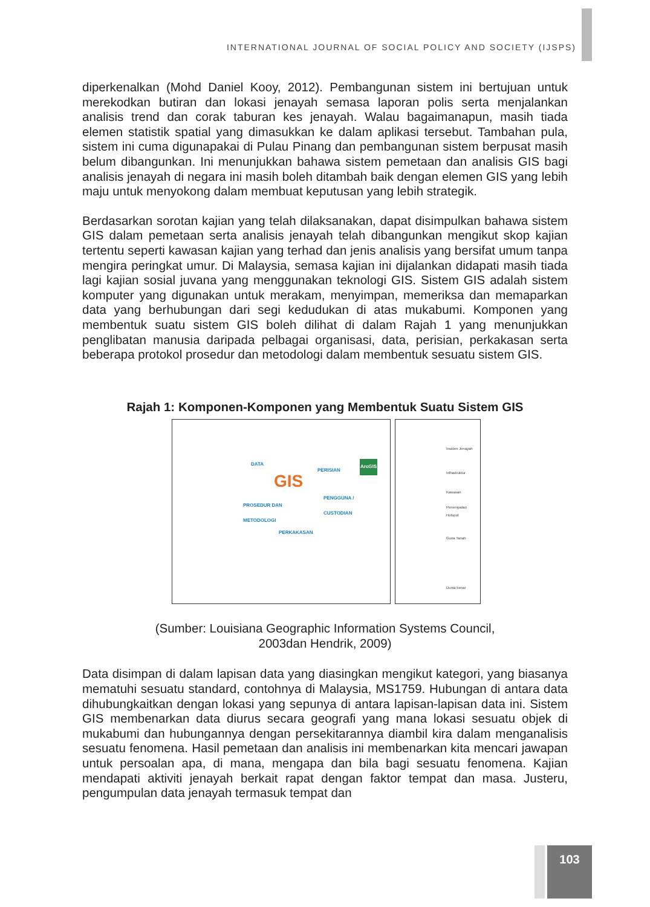INTERNATIONAL JOURNAL OF SOCIAL POLICY AND SOCIETY (IJSPS)
diperkenalkan (Mohd Daniel Kooy, 2012). Pembangunan sistem ini bertujuan untuk merekodkan butiran dan lokasi jenayah semasa laporan polis serta menjalankan analisis trend dan corak taburan kes jenayah. Walau bagaimanapun, masih tiada elemen statistik spatial yang dimasukkan ke dalam aplikasi tersebut. Tambahan pula, sistem ini cuma digunapakai di Pulau Pinang dan pembangunan sistem berpusat masih belum dibangunkan. Ini menunjukkan bahawa sistem pemetaan dan analisis GIS bagi analisis jenayah di negara ini masih boleh ditambah baik dengan elemen GIS yang lebih maju untuk menyokong dalam membuat keputusan yang lebih strategik.
Berdasarkan sorotan kajian yang telah dilaksanakan, dapat disimpulkan bahawa sistem GIS dalam pemetaan serta analisis jenayah telah dibangunkan mengikut skop kajian tertentu seperti kawasan kajian yang terhad dan jenis analisis yang bersifat umum tanpa mengira peringkat umur. Di Malaysia, semasa kajian ini dijalankan didapati masih tiada lagi kajian sosial juvana yang menggunakan teknologi GIS. Sistem GIS adalah sistem komputer yang digunakan untuk merakam, menyimpan, memeriksa dan memaparkan data yang berhubungan dari segi kedudukan di atas mukabumi. Komponen yang membentuk suatu sistem GIS boleh dilihat di dalam Rajah 1 yang menunjukkan penglibatan manusia daripada pelbagai organisasi, data, perisian, perkakasan serta beberapa protokol prosedur dan metodologi dalam membentuk sesuatu sistem GIS.
Rajah 1: Komponen-Komponen yang Membentuk Suatu Sistem GIS
DATA
PERISIAN
ArcGIS
GIS PENGGUNA /
CUSTODIAN PROSEDUR DAN
METODOLOGI
PERKAKASAN
Insiden Jenayah
Infrastruktur
Kawasan Penempatan
Hotspot
Guna Tanah
Dunia benar
(Sumber: Louisiana Geographic Information Systems Council,
2003dan Hendrik, 2009)
Data disimpan di dalam lapisan data yang diasingkan mengikut kategori, yang biasanya mematuhi sesuatu standard, contohnya di Malaysia, MS1759. Hubungan di antara data dihubungkaitkan dengan lokasi yang sepunya di antara lapisan-lapisan data ini. Sistem GIS membenarkan data diurus secara geografi yang mana lokasi sesuatu objek di mukabumi dan hubungannya dengan persekitarannya diambil kira dalam menganalisis sesuatu fenomena. Hasil pemetaan dan analisis ini membenarkan kita mencari jawapan untuk persoalan apa, di mana, mengapa dan bila bagi sesuatu fenomena. Kajian mendapati aktiviti jenayah berkait rapat dengan faktor tempat dan masa. Justeru, pengumpulan data jenayah termasuk tempat dan
103